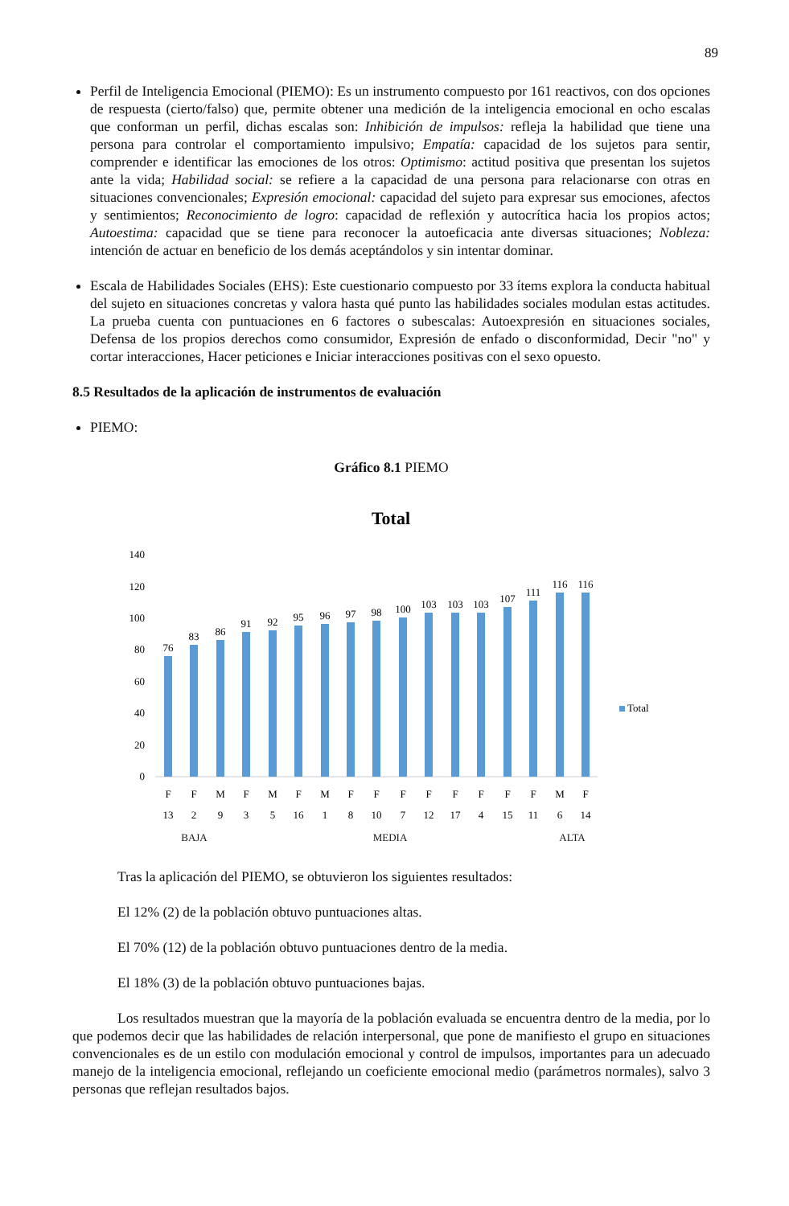89
Perfil de Inteligencia Emocional (PIEMO): Es un instrumento compuesto por 161 reactivos, con dos opciones de respuesta (cierto/falso) que, permite obtener una medición de la inteligencia emocional en ocho escalas que conforman un perfil, dichas escalas son: Inhibición de impulsos: refleja la habilidad que tiene una persona para controlar el comportamiento impulsivo; Empatía: capacidad de los sujetos para sentir, comprender e identificar las emociones de los otros: Optimismo: actitud positiva que presentan los sujetos ante la vida; Habilidad social: se refiere a la capacidad de una persona para relacionarse con otras en situaciones convencionales; Expresión emocional: capacidad del sujeto para expresar sus emociones, afectos y sentimientos; Reconocimiento de logro: capacidad de reflexión y autocrítica hacia los propios actos; Autoestima: capacidad que se tiene para reconocer la autoeficacia ante diversas situaciones; Nobleza: intención de actuar en beneficio de los demás aceptándolos y sin intentar dominar.
Escala de Habilidades Sociales (EHS): Este cuestionario compuesto por 33 ítems explora la conducta habitual del sujeto en situaciones concretas y valora hasta qué punto las habilidades sociales modulan estas actitudes. La prueba cuenta con puntuaciones en 6 factores o subescalas: Autoexpresión en situaciones sociales, Defensa de los propios derechos como consumidor, Expresión de enfado o disconformidad, Decir "no" y cortar interacciones, Hacer peticiones e Iniciar interacciones positivas con el sexo opuesto.
8.5 Resultados de la aplicación de instrumentos de evaluación
PIEMO:
Gráfico 8.1 PIEMO
Total
140
120
100
80
60
40
20
0
76
83
86
91
92
95
96
97
98
100
103
103
103
107
111
116
116
F
F
M
F
M
F
M
F
F
F
F
F
F
F
F
M
F
13
2
9
3
5
16
1
8
10
7
12
17
4
15
11
6
14
Total
BAJA MEDIA ALTA
Tras la aplicación del PIEMO, se obtuvieron los siguientes resultados:
El 12% (2) de la población obtuvo puntuaciones altas.
El 70% (12) de la población obtuvo puntuaciones dentro de la media.
El 18% (3) de la población obtuvo puntuaciones bajas.
Los resultados muestran que la mayoría de la población evaluada se encuentra dentro de la media, por lo que podemos decir que las habilidades de relación interpersonal, que pone de manifiesto el grupo en situaciones convencionales es de un estilo con modulación emocional y control de impulsos, importantes para un adecuado manejo de la inteligencia emocional, reflejando un coeficiente emocional medio (parámetros normales), salvo 3 personas que reflejan resultados bajos.